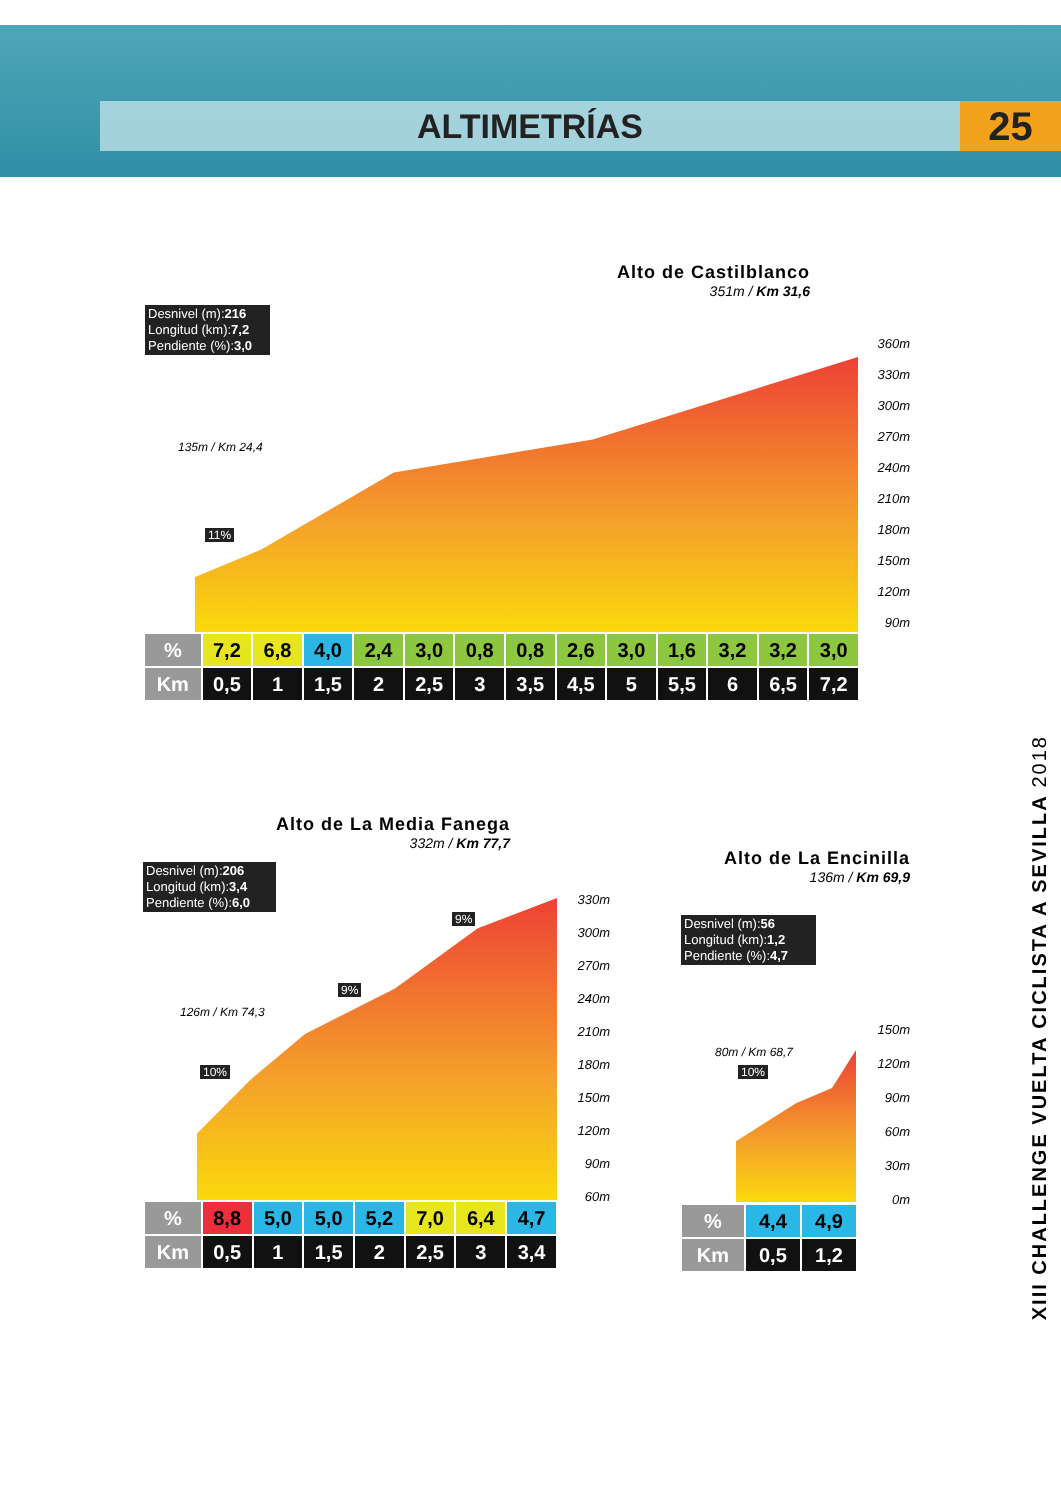ALTIMETRÍAS 25
Alto de Castilblanco
351m / Km 31,6
Desnivel (m):216
Longitud (km):7,2
Pendiente (%):3,0
11%
135m / Km 24,4
360m
330m
300m
270m
240m
210m
180m
150m
120m
90m
| % | 7,2 | 6,8 | 4,0 | 2,4 | 3,0 | 0,8 | 0,8 | 2,6 | 3,0 | 1,6 | 3,2 | 3,2 | 3,0 |
| Km | 0,5 | 1 | 1,5 | 2 | 2,5 | 3 | 3,5 | 4,5 | 5 | 5,5 | 6 | 6,5 | 7,2 |
Alto de La Media Fanega
332m / Km 77,7
Desnivel (m):206
Longitud (km):3,4
Pendiente (%):6,0
10%
9%
9%
126m / Km 74,3
330m
300m
270m
240m
210m
180m
150m
120m
90m
60m
| % | 8,8 | 5,0 | 5,0 | 5,2 | 7,0 | 6,4 | 4,7 |
| Km | 0,5 | 1 | 1,5 | 2 | 2,5 | 3 | 3,4 |
Alto de La Encinilla
136m / Km 69,9
Desnivel (m):56
Longitud (km):1,2
Pendiente (%):4,7
10%
80m / Km 68,7
150m
120m
90m
60m
30m
0m
| % | 4,4 | 4,9 |
| Km | 0,5 | 1,2 |
XIII CHALLENGE VUELTA CICLISTA A SEVILLA 2018